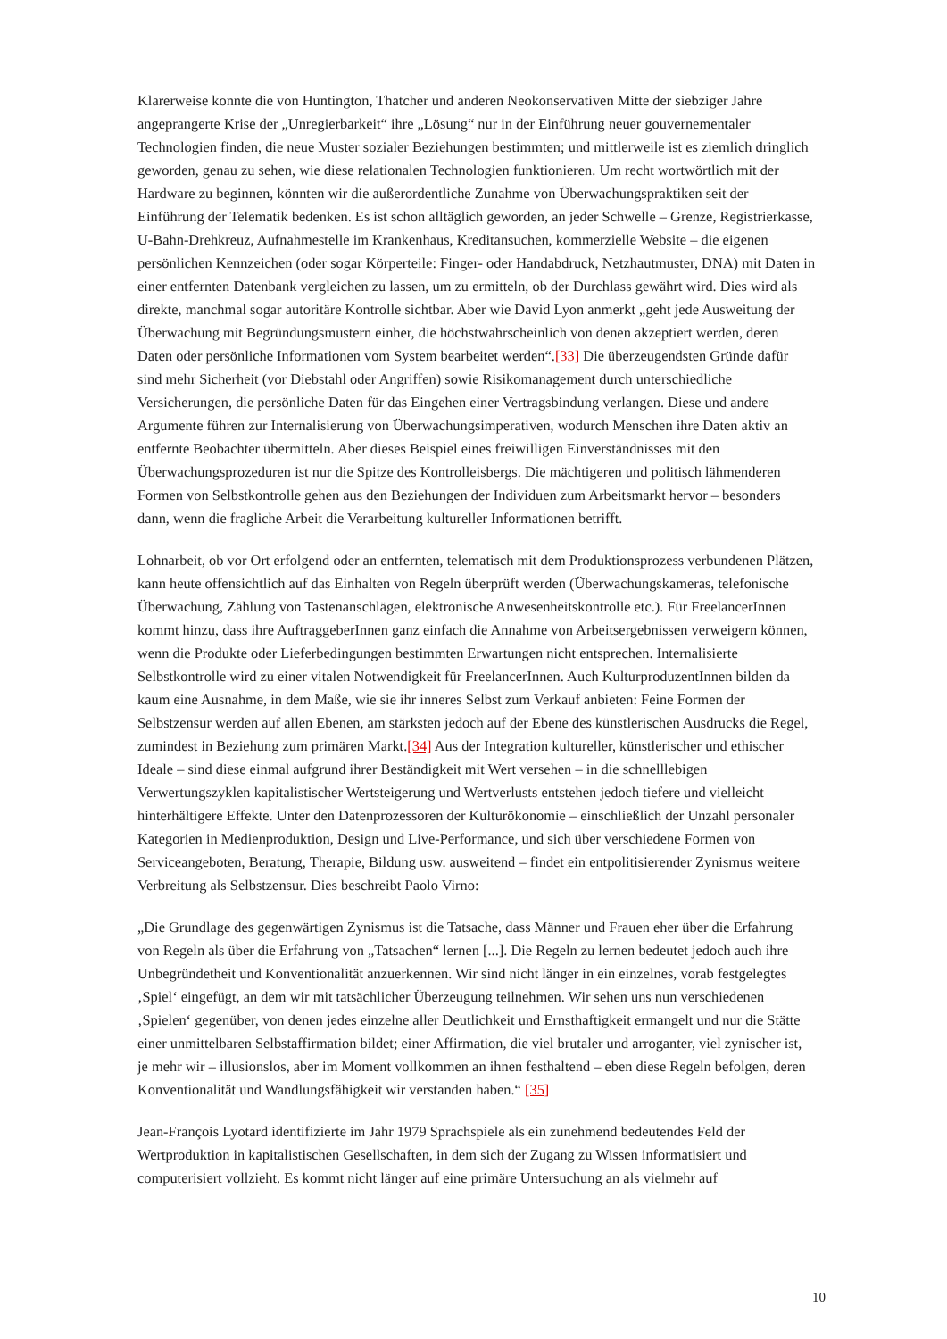Klarerweise konnte die von Huntington, Thatcher und anderen Neokonservativen Mitte der siebziger Jahre angeprangerte Krise der „Unregierbarkeit“ ihre „Lösung“ nur in der Einführung neuer gouvernementaler Technologien finden, die neue Muster sozialer Beziehungen bestimmten; und mittlerweile ist es ziemlich dringlich geworden, genau zu sehen, wie diese relationalen Technologien funktionieren. Um recht wortwörtlich mit der Hardware zu beginnen, könnten wir die außerordentliche Zunahme von Überwachungspraktiken seit der Einführung der Telematik bedenken. Es ist schon alltäglich geworden, an jeder Schwelle – Grenze, Registrierkasse, U-Bahn-Drehkreuz, Aufnahmestelle im Krankenhaus, Kreditansuchen, kommerzielle Website – die eigenen persönlichen Kennzeichen (oder sogar Körperteile: Finger- oder Handabdruck, Netzhautmuster, DNA) mit Daten in einer entfernten Datenbank vergleichen zu lassen, um zu ermitteln, ob der Durchlass gewährt wird. Dies wird als direkte, manchmal sogar autoritäre Kontrolle sichtbar. Aber wie David Lyon anmerkt „geht jede Ausweitung der Überwachung mit Begründungsmustern einher, die höchstwahrscheinlich von denen akzeptiert werden, deren Daten oder persönliche Informationen vom System bearbeitet werden“.[33] Die überzeugendsten Gründe dafür sind mehr Sicherheit (vor Diebstahl oder Angriffen) sowie Risikomanagement durch unterschiedliche Versicherungen, die persönliche Daten für das Eingehen einer Vertragsbindung verlangen. Diese und andere Argumente führen zur Internalisierung von Überwachungsimperativen, wodurch Menschen ihre Daten aktiv an entfernte Beobachter übermitteln. Aber dieses Beispiel eines freiwilligen Einverständnisses mit den Überwachungsprozeduren ist nur die Spitze des Kontrolleisbergs. Die mächtigeren und politisch lähmenderen Formen von Selbstkontrolle gehen aus den Beziehungen der Individuen zum Arbeitsmarkt hervor – besonders dann, wenn die fragliche Arbeit die Verarbeitung kultureller Informationen betrifft.
Lohnarbeit, ob vor Ort erfolgend oder an entfernten, telematisch mit dem Produktionsprozess verbundenen Plätzen, kann heute offensichtlich auf das Einhalten von Regeln überprüft werden (Überwachungskameras, telefonische Überwachung, Zählung von Tastenanschlägen, elektronische Anwesenheitskontrolle etc.). Für FreelancerInnen kommt hinzu, dass ihre AuftraggeberInnen ganz einfach die Annahme von Arbeitsergebnissen verweigern können, wenn die Produkte oder Lieferbedingungen bestimmten Erwartungen nicht entsprechen. Internalisierte Selbstkontrolle wird zu einer vitalen Notwendigkeit für FreelancerInnen. Auch KulturproduzentInnen bilden da kaum eine Ausnahme, in dem Maße, wie sie ihr inneres Selbst zum Verkauf anbieten: Feine Formen der Selbstzensur werden auf allen Ebenen, am stärksten jedoch auf der Ebene des künstlerischen Ausdrucks die Regel, zumindest in Beziehung zum primären Markt.[34] Aus der Integration kultureller, künstlerischer und ethischer Ideale – sind diese einmal aufgrund ihrer Beständigkeit mit Wert versehen – in die schnelllebigen Verwertungszyklen kapitalistischer Wertsteigerung und Wertverlusts entstehen jedoch tiefere und vielleicht hinterhältigere Effekte. Unter den Datenprozessoren der Kulturökonomie – einschließlich der Unzahl personaler Kategorien in Medienproduktion, Design und Live-Performance, und sich über verschiedene Formen von Serviceangeboten, Beratung, Therapie, Bildung usw. ausweitend – findet ein entpolitisierender Zynismus weitere Verbreitung als Selbstzensur. Dies beschreibt Paolo Virno:
„Die Grundlage des gegenwärtigen Zynismus ist die Tatsache, dass Männer und Frauen eher über die Erfahrung von Regeln als über die Erfahrung von „Tatsachen“ lernen [...]. Die Regeln zu lernen bedeutet jedoch auch ihre Unbegründetheit und Konventionalität anzuerkennen. Wir sind nicht länger in ein einzelnes, vorab festgelegtes ‚Spiel‘ eingefügt, an dem wir mit tatsächlicher Überzeugung teilnehmen. Wir sehen uns nun verschiedenen ‚Spielen‘ gegenüber, von denen jedes einzelne aller Deutlichkeit und Ernsthaftigkeit ermangelt und nur die Stätte einer unmittelbaren Selbstaffirmation bildet; einer Affirmation, die viel brutaler und arroganter, viel zynischer ist, je mehr wir – illusionslos, aber im Moment vollkommen an ihnen festhaltend – eben diese Regeln befolgen, deren Konventionalität und Wandlungsfähigkeit wir verstanden haben.“ [35]
Jean-François Lyotard identifizierte im Jahr 1979 Sprachspiele als ein zunehmend bedeutendes Feld der Wertproduktion in kapitalistischen Gesellschaften, in dem sich der Zugang zu Wissen informatisiert und computerisiert vollzieht. Es kommt nicht länger auf eine primäre Untersuchung an als vielmehr auf
10